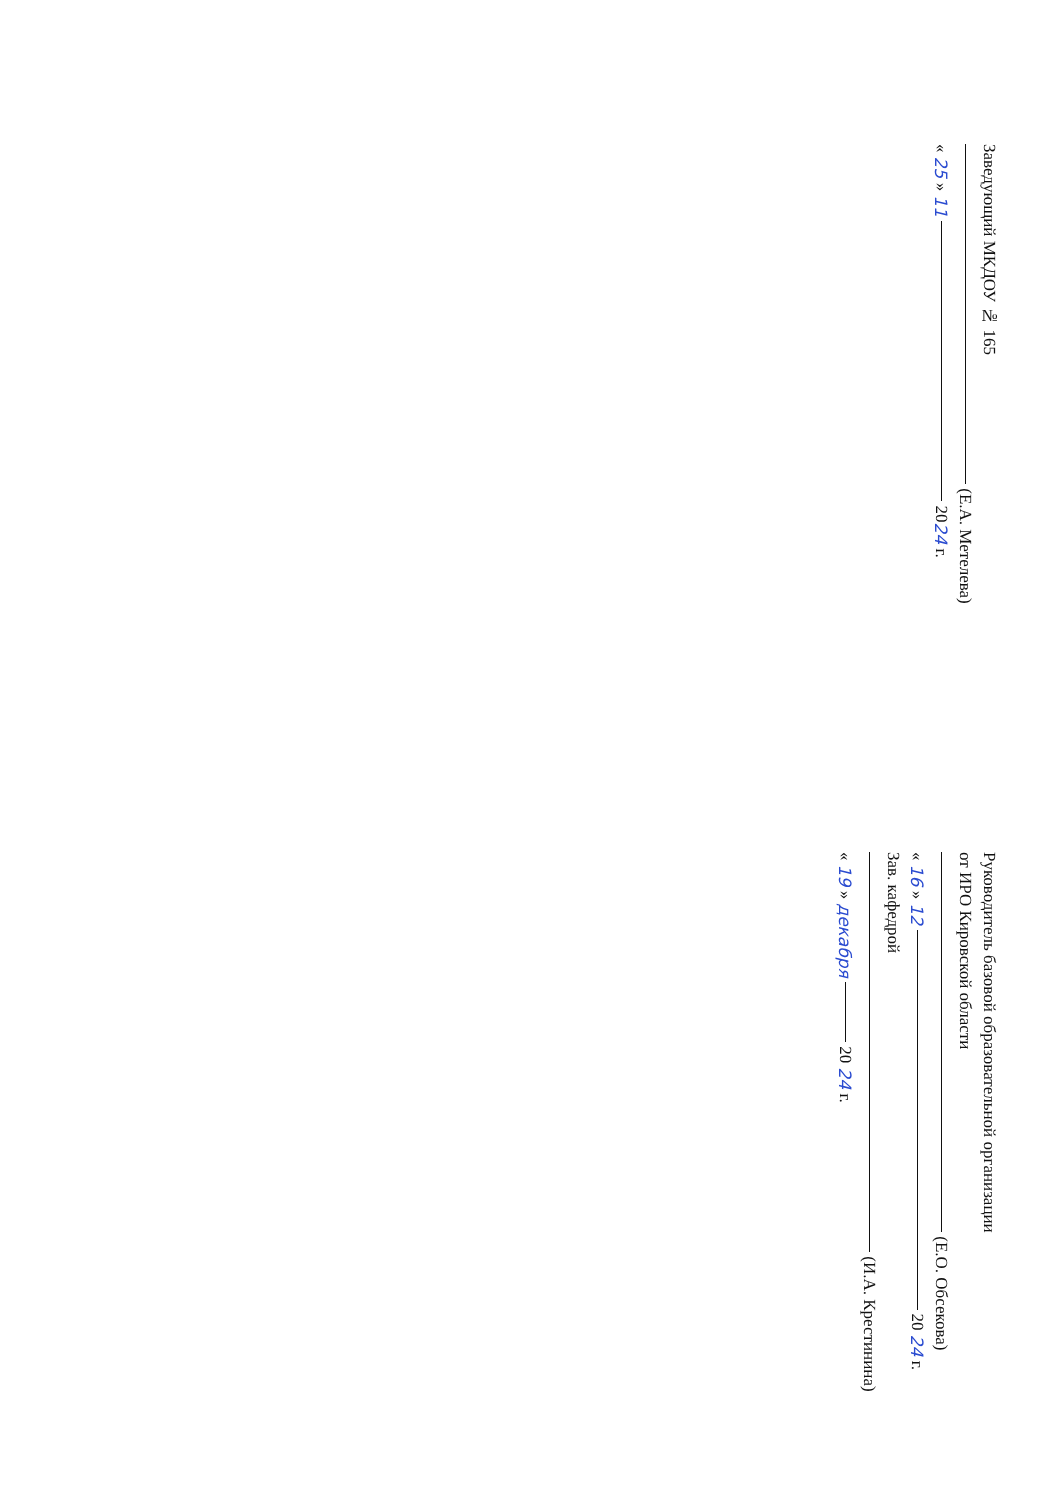Заведующий МКДОУ № 165
(Е.А. Метелева)
« 25 » 11 2024 г.
Руководитель базовой образовательной организации
от ИРО Кировской области
(Е.О. Обсекова)
« 16 » 12 20 24 г.
Зав. кафедрой
(И.А. Крестинина)
« 19 » декабря 20 24 г.